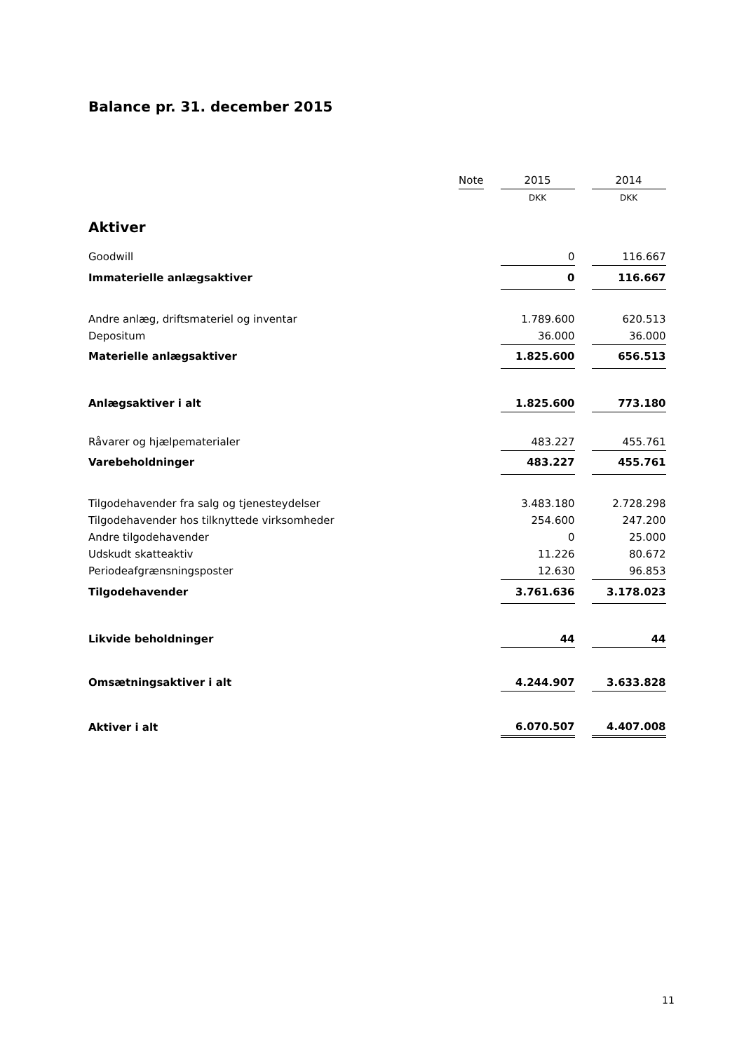Balance pr. 31. december 2015
| | Note | | 2015 | | 2014 |
| | | | DKK | | DKK |
| Aktiver | | | | | |
| Goodwill | | | 0 | | 116.667 |
| Immaterielle anlægsaktiver | | | 0 | | 116.667 |
| Andre anlæg, driftsmateriel og inventar | | | 1.789.600 | | 620.513 |
| Depositum | | | 36.000 | | 36.000 |
| Materielle anlægsaktiver | | | 1.825.600 | | 656.513 |
| Anlægsaktiver i alt | | | 1.825.600 | | 773.180 |
| Råvarer og hjælpematerialer | | | 483.227 | | 455.761 |
| Varebeholdninger | | | 483.227 | | 455.761 |
| Tilgodehavender fra salg og tjenesteydelser | | | 3.483.180 | | 2.728.298 |
| Tilgodehavender hos tilknyttede virksomheder | | | 254.600 | | 247.200 |
| Andre tilgodehavender | | | 0 | | 25.000 |
| Udskudt skatteaktiv | | | 11.226 | | 80.672 |
| Periodeafgrænsningsposter | | | 12.630 | | 96.853 |
| Tilgodehavender | | | 3.761.636 | | 3.178.023 |
| Likvide beholdninger | | | 44 | | 44 |
| Omsætningsaktiver i alt | | | 4.244.907 | | 3.633.828 |
| Aktiver i alt | | | 6.070.507 | | 4.407.008 |
11